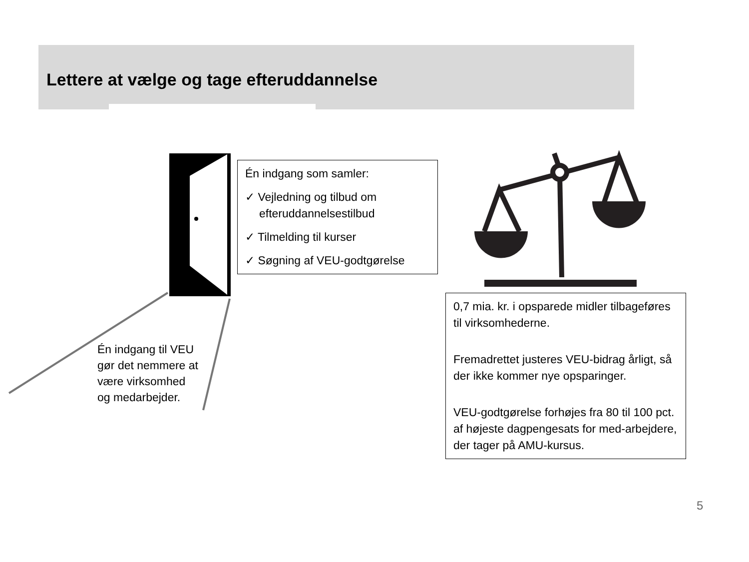Lettere at vælge og tage efteruddannelse
Én indgang som samler:
✓ Vejledning og tilbud om efteruddannelsestilbud
✓ Tilmelding til kurser
✓ Søgning af VEU-godtgørelse
Én indgang til VEU
gør det nemmere at
være virksomhed
og medarbejder.
0,7 mia. kr. i opsparede midler tilbageføres til virksomhederne.
Fremadrettet justeres VEU-bidrag årligt, så der ikke kommer nye opsparinger.
VEU-godtgørelse forhøjes fra 80 til 100 pct. af højeste dagpengesats for med-arbejdere, der tager på AMU-kursus.
5